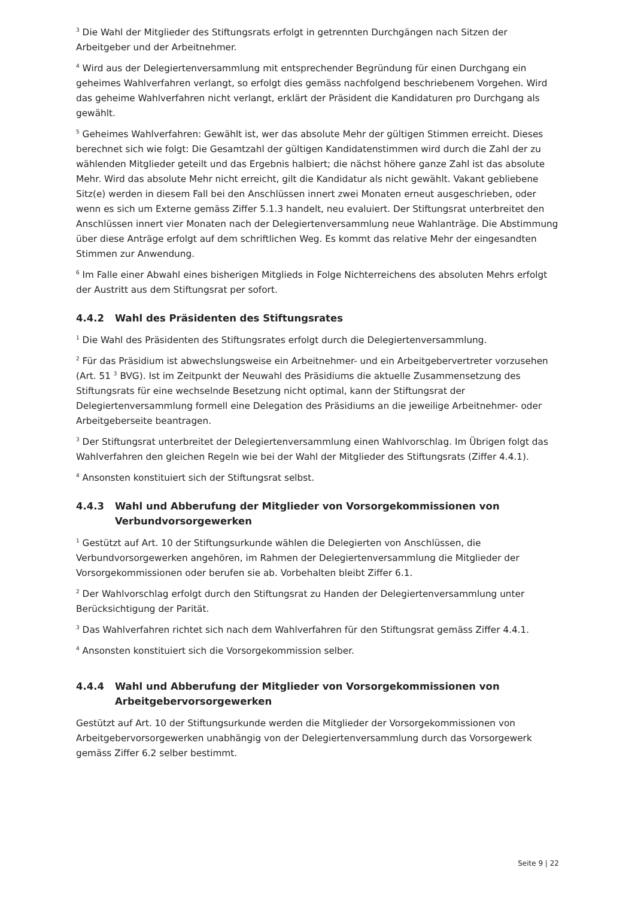<sup>3</sup> Die Wahl der Mitglieder des Stiftungsrats erfolgt in getrennten Durchgängen nach Sitzen der Arbeitgeber und der Arbeitnehmer.
<sup>4</sup> Wird aus der Delegiertenversammlung mit entsprechender Begründung für einen Durchgang ein geheimes Wahlverfahren verlangt, so erfolgt dies gemäss nachfolgend beschriebenem Vorgehen. Wird das geheime Wahlverfahren nicht verlangt, erklärt der Präsident die Kandidaturen pro Durchgang als gewählt.
<sup>5</sup> Geheimes Wahlverfahren: Gewählt ist, wer das absolute Mehr der gültigen Stimmen erreicht. Dieses berechnet sich wie folgt: Die Gesamtzahl der gültigen Kandidatenstimmen wird durch die Zahl der zu wählenden Mitglieder geteilt und das Ergebnis halbiert; die nächst höhere ganze Zahl ist das absolute Mehr. Wird das absolute Mehr nicht erreicht, gilt die Kandidatur als nicht gewählt. Vakant gebliebene Sitz(e) werden in diesem Fall bei den Anschlüssen innert zwei Monaten erneut ausgeschrieben, oder wenn es sich um Externe gemäss Ziffer 5.1.3 handelt, neu evaluiert. Der Stiftungsrat unterbreitet den Anschlüssen innert vier Monaten nach der Delegiertenversammlung neue Wahlanträge. Die Abstimmung über diese Anträge erfolgt auf dem schriftlichen Weg. Es kommt das relative Mehr der eingesandten Stimmen zur Anwendung.
<sup>6</sup> Im Falle einer Abwahl eines bisherigen Mitglieds in Folge Nichterreichens des absoluten Mehrs erfolgt der Austritt aus dem Stiftungsrat per sofort.
4.4.2 Wahl des Präsidenten des Stiftungsrates
<sup>1</sup> Die Wahl des Präsidenten des Stiftungsrates erfolgt durch die Delegiertenversammlung.
<sup>2</sup> Für das Präsidium ist abwechslungsweise ein Arbeitnehmer- und ein Arbeitgebervertreter vorzusehen (Art. 51 <sup>3</sup> BVG). Ist im Zeitpunkt der Neuwahl des Präsidiums die aktuelle Zusammensetzung des Stiftungsrats für eine wechselnde Besetzung nicht optimal, kann der Stiftungsrat der Delegiertenversammlung formell eine Delegation des Präsidiums an die jeweilige Arbeitnehmer- oder Arbeitgeberseite beantragen.
<sup>3</sup> Der Stiftungsrat unterbreitet der Delegiertenversammlung einen Wahlvorschlag. Im Übrigen folgt das Wahlverfahren den gleichen Regeln wie bei der Wahl der Mitglieder des Stiftungsrats (Ziffer 4.4.1).
<sup>4</sup> Ansonsten konstituiert sich der Stiftungsrat selbst.
4.4.3 Wahl und Abberufung der Mitglieder von Vorsorgekommissionen von Verbundvorsorgewerken
<sup>1</sup> Gestützt auf Art. 10 der Stiftungsurkunde wählen die Delegierten von Anschlüssen, die Verbundvorsorgewerken angehören, im Rahmen der Delegiertenversammlung die Mitglieder der Vorsorgekommissionen oder berufen sie ab. Vorbehalten bleibt Ziffer 6.1.
<sup>2</sup> Der Wahlvorschlag erfolgt durch den Stiftungsrat zu Handen der Delegiertenversammlung unter Berücksichtigung der Parität.
<sup>3</sup> Das Wahlverfahren richtet sich nach dem Wahlverfahren für den Stiftungsrat gemäss Ziffer 4.4.1.
<sup>4</sup> Ansonsten konstituiert sich die Vorsorgekommission selber.
4.4.4 Wahl und Abberufung der Mitglieder von Vorsorgekommissionen von Arbeitgebervorsorgewerken
Gestützt auf Art. 10 der Stiftungsurkunde werden die Mitglieder der Vorsorgekommissionen von Arbeitgebervorsorgewerken unabhängig von der Delegiertenversammlung durch das Vorsorgewerk gemäss Ziffer 6.2 selber bestimmt.
Seite 9 | 22